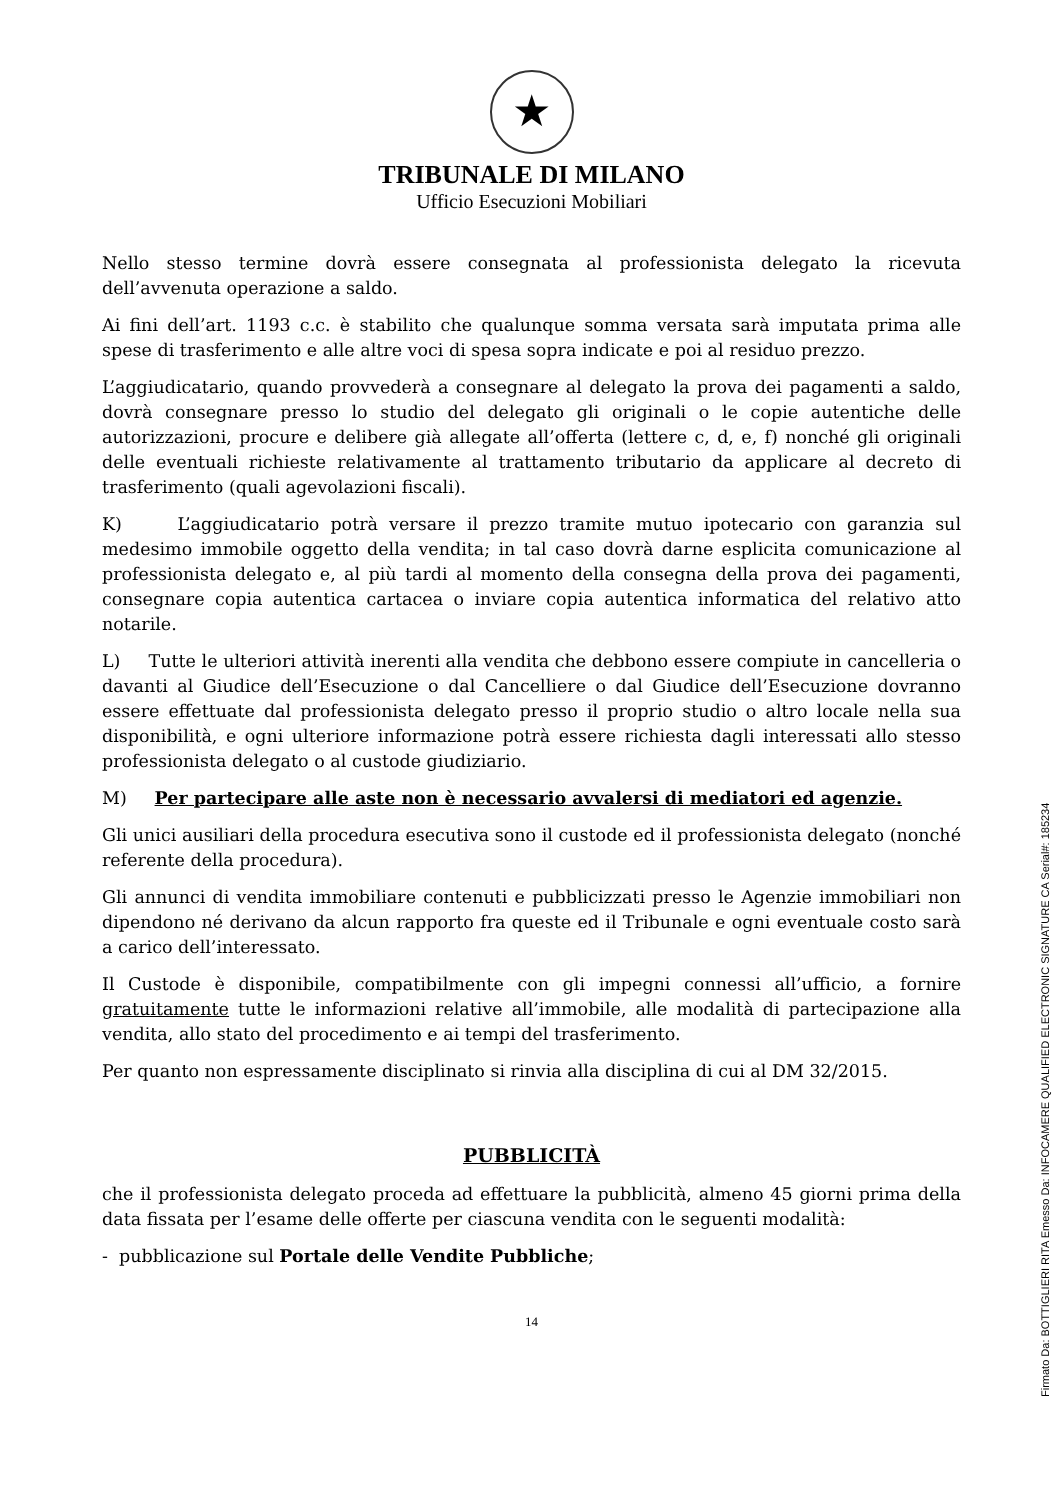★
TRIBUNALE DI MILANO
Ufficio Esecuzioni Mobiliari
Nello stesso termine dovrà essere consegnata al professionista delegato la ricevuta dell’avvenuta operazione a saldo.
Ai fini dell’art. 1193 c.c. è stabilito che qualunque somma versata sarà imputata prima alle spese di trasferimento e alle altre voci di spesa sopra indicate e poi al residuo prezzo.
L’aggiudicatario, quando provvederà a consegnare al delegato la prova dei pagamenti a saldo, dovrà consegnare presso lo studio del delegato gli originali o le copie autentiche delle autorizzazioni, procure e delibere già allegate all’offerta (lettere c, d, e, f) nonché gli originali delle eventuali richieste relativamente al trattamento tributario da applicare al decreto di trasferimento (quali agevolazioni fiscali).
K) L’aggiudicatario potrà versare il prezzo tramite mutuo ipotecario con garanzia sul medesimo immobile oggetto della vendita; in tal caso dovrà darne esplicita comunicazione al professionista delegato e, al più tardi al momento della consegna della prova dei pagamenti, consegnare copia autentica cartacea o inviare copia autentica informatica del relativo atto notarile.
L) Tutte le ulteriori attività inerenti alla vendita che debbono essere compiute in cancelleria o davanti al Giudice dell’Esecuzione o dal Cancelliere o dal Giudice dell’Esecuzione dovranno essere effettuate dal professionista delegato presso il proprio studio o altro locale nella sua disponibilità, e ogni ulteriore informazione potrà essere richiesta dagli interessati allo stesso professionista delegato o al custode giudiziario.
M) Per partecipare alle aste non è necessario avvalersi di mediatori ed agenzie.
Gli unici ausiliari della procedura esecutiva sono il custode ed il professionista delegato (nonché referente della procedura).
Gli annunci di vendita immobiliare contenuti e pubblicizzati presso le Agenzie immobiliari non dipendono né derivano da alcun rapporto fra queste ed il Tribunale e ogni eventuale costo sarà a carico dell’interessato.
Il Custode è disponibile, compatibilmente con gli impegni connessi all’ufficio, a fornire gratuitamente tutte le informazioni relative all’immobile, alle modalità di partecipazione alla vendita, allo stato del procedimento e ai tempi del trasferimento.
Per quanto non espressamente disciplinato si rinvia alla disciplina di cui al DM 32/2015.
PUBBLICITÀ
che il professionista delegato proceda ad effettuare la pubblicità, almeno 45 giorni prima della data fissata per l’esame delle offerte per ciascuna vendita con le seguenti modalità:
- pubblicazione sul Portale delle Vendite Pubbliche;
14
Firmato Da: BOTTIGLIERI RITA Emesso Da: INFOCAMERE QUALIFIED ELECTRONIC SIGNATURE CA Serial#: 185234